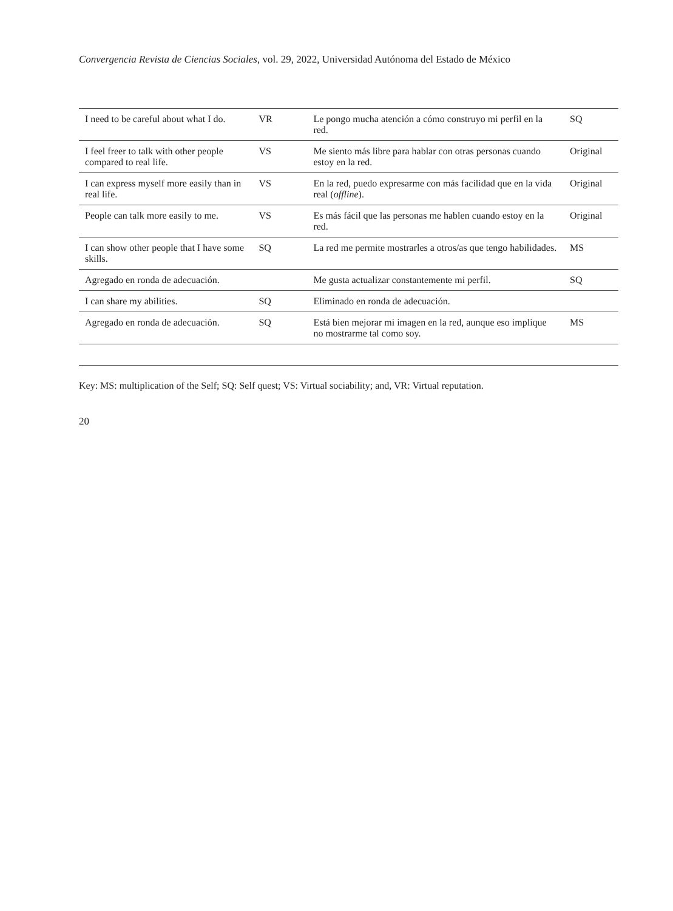Convergencia Revista de Ciencias Sociales, vol. 29, 2022, Universidad Autónoma del Estado de México
| I need to be careful about what I do. | VR | Le pongo mucha atención a cómo construyo mi perfil en la red. | SQ |
| I feel freer to talk with other people compared to real life. | VS | Me siento más libre para hablar con otras personas cuando estoy en la red. | Original |
| I can express myself more easily than in real life. | VS | En la red, puedo expresarme con más facilidad que en la vida real ( offline ). | Original |
| People can talk more easily to me. | VS | Es más fácil que las personas me hablen cuando estoy en la red. | Original |
| I can show other people that I have some skills. | SQ | La red me permite mostrarles a otros/as que tengo habilidades. | MS |
| Agregado en ronda de adecuación. | | Me gusta actualizar constantemente mi perfil. | SQ |
| I can share my abilities. | SQ | Eliminado en ronda de adecuación. | |
| Agregado en ronda de adecuación. | SQ | Está bien mejorar mi imagen en la red, aunque eso implique no mostrarme tal como soy. | MS |
Key: MS: multiplication of the Self; SQ: Self quest; VS: Virtual sociability; and, VR: Virtual reputation.
20